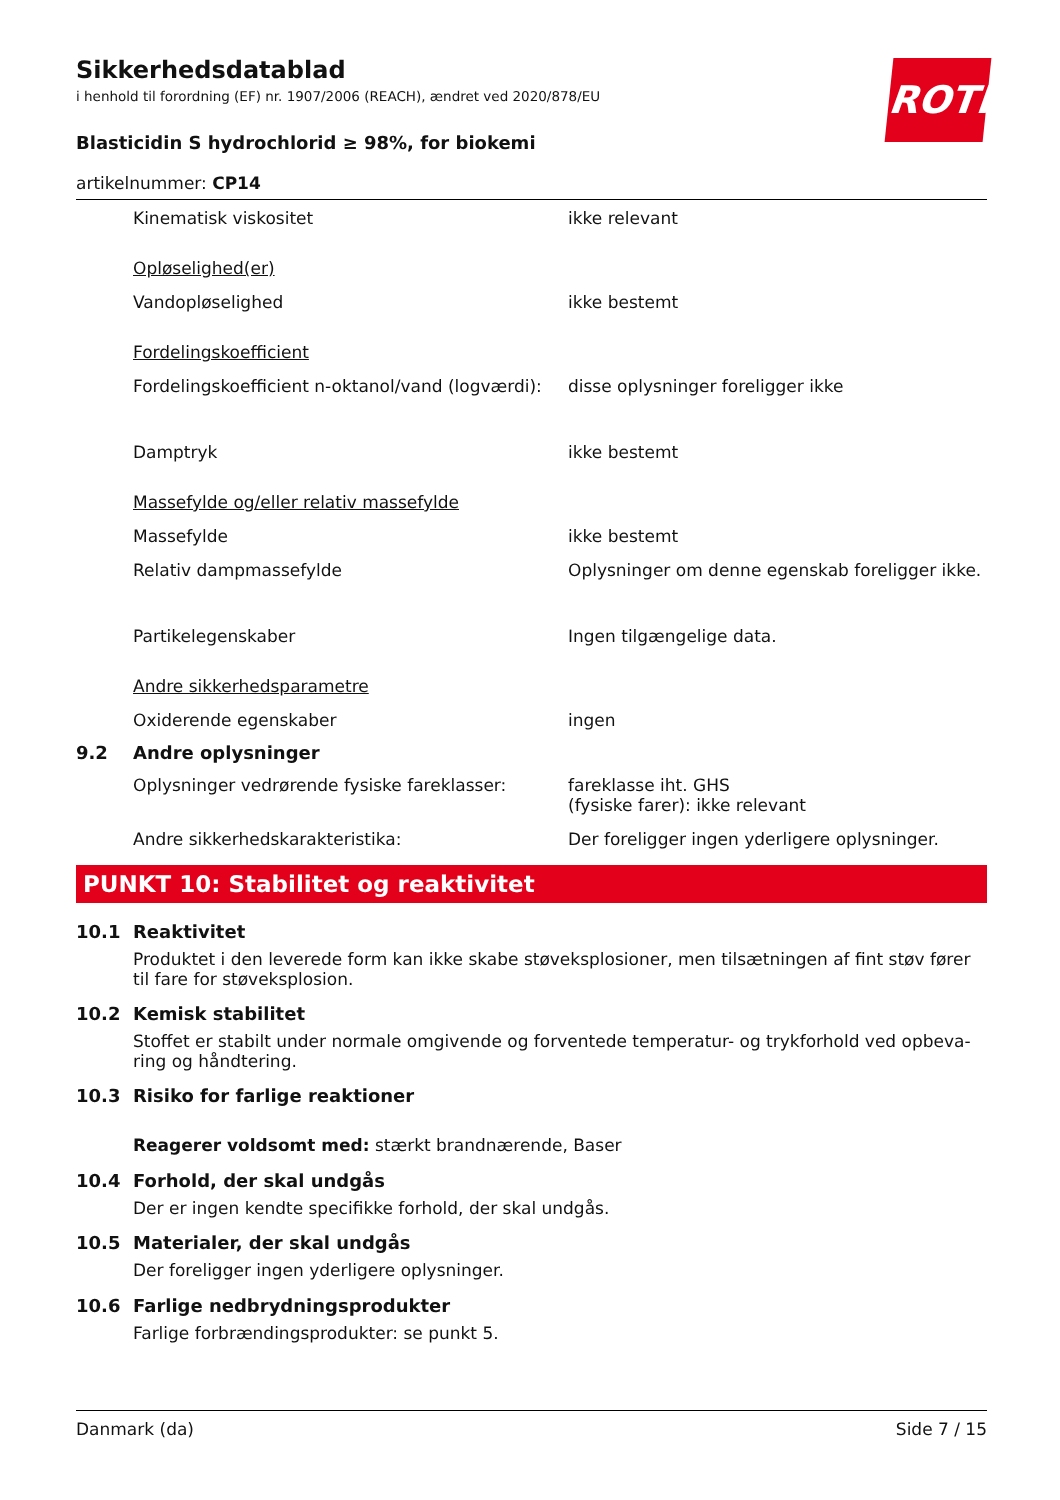ROTH
Sikkerhedsdatablad
i henhold til forordning (EF) nr. 1907/2006 (REACH), ændret ved 2020/878/EU
Blasticidin S hydrochlorid ≥ 98%, for biokemi
artikelnummer: CP14
Kinematisk viskositet ikke relevant
Opløselighed(er)
Vandopløselighed ikke bestemt
Fordelingskoefficient
Fordelingskoefficient n-oktanol/vand (logværdi):
disse oplysninger foreligger ikke
Damptryk ikke bestemt
Massefylde og/eller relativ massefylde
Massefylde ikke bestemt
Relativ dampmassefylde Oplysninger om denne egenskab foreligger ikke.
Partikelegenskaber Ingen tilgængelige data.
Andre sikkerhedsparametre
Oxiderende egenskaber ingen
9.2 Andre oplysninger
Oplysninger vedrørende fysiske fareklasser:
fareklasse iht. GHS
(fysiske farer): ikke relevant
Andre sikkerhedskarakteristika: Der foreligger ingen yderligere oplysninger.
PUNKT 10: Stabilitet og reaktivitet
10.1 Reaktivitet
Produktet i den leverede form kan ikke skabe støveksplosioner, men tilsætningen af fint støv fører til fare for støveksplosion.
10.2 Kemisk stabilitet
Stoffet er stabilt under normale omgivende og forventede temperatur- og trykforhold ved opbeva-ring og håndtering.
10.3 Risiko for farlige reaktioner
Reagerer voldsomt med: stærkt brandnærende, Baser
10.4 Forhold, der skal undgås
Der er ingen kendte specifikke forhold, der skal undgås.
10.5 Materialer, der skal undgås
Der foreligger ingen yderligere oplysninger.
10.6 Farlige nedbrydningsprodukter
Farlige forbrændingsprodukter: se punkt 5.
Danmark (da) Side 7 / 15